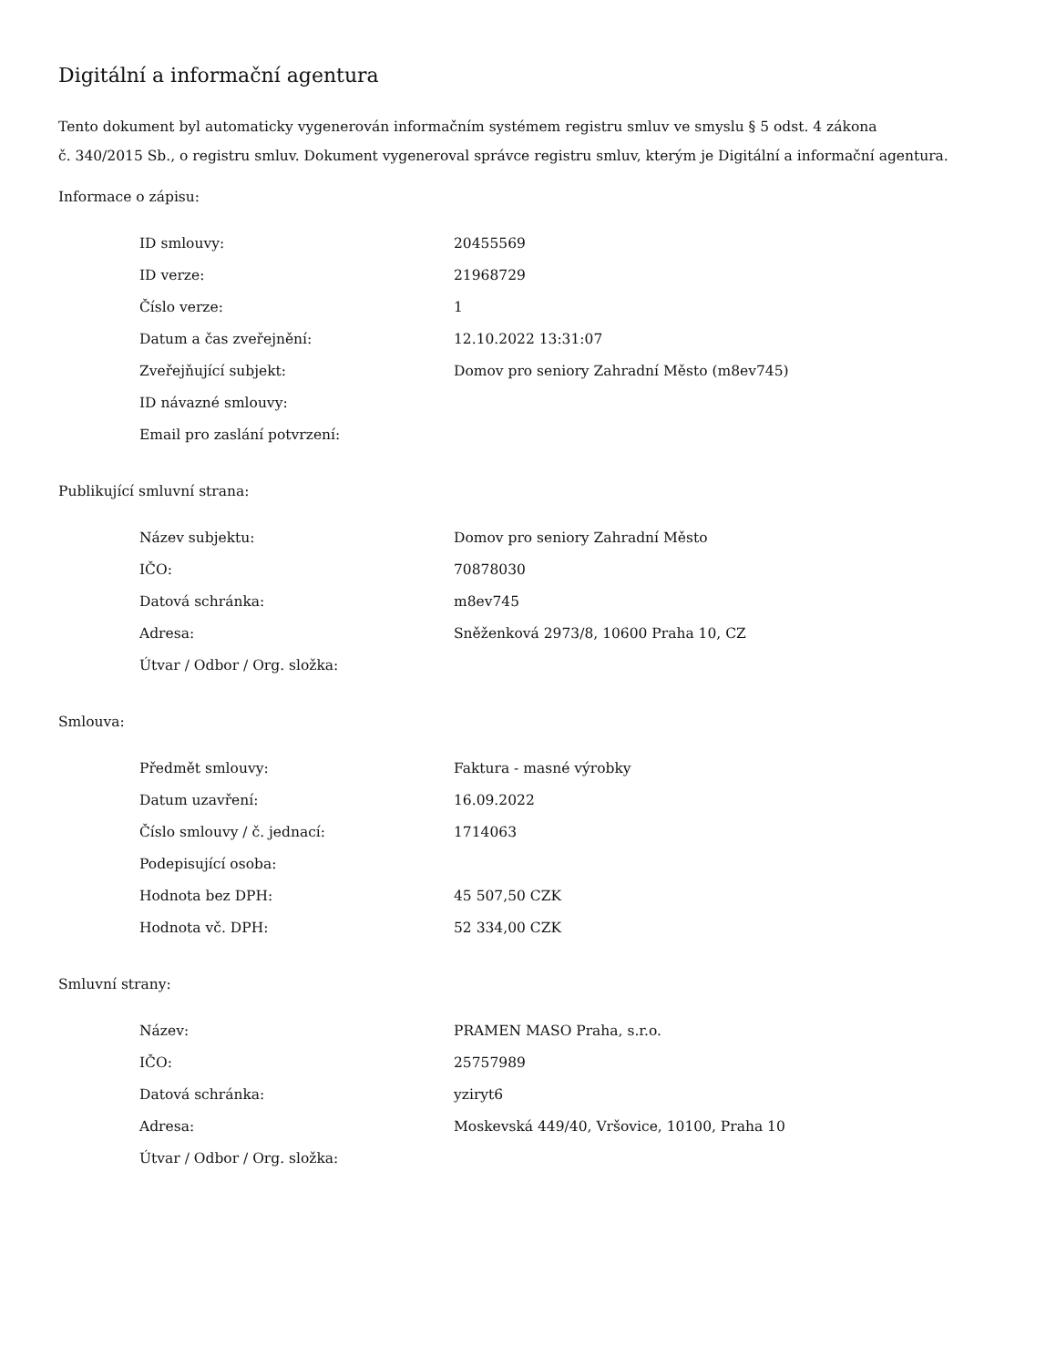Digitální a informační agentura
Tento dokument byl automaticky vygenerován informačním systémem registru smluv ve smyslu § 5 odst. 4 zákona
č. 340/2015 Sb., o registru smluv. Dokument vygeneroval správce registru smluv, kterým je Digitální a informační agentura.
Informace o zápisu:
| ID smlouvy: | 20455569 |
| ID verze: | 21968729 |
| Číslo verze: | 1 |
| Datum a čas zveřejnění: | 12.10.2022 13:31:07 |
| Zveřejňující subjekt: | Domov pro seniory Zahradní Město (m8ev745) |
| ID návazné smlouvy: | |
| Email pro zaslání potvrzení: | |
Publikující smluvní strana:
| Název subjektu: | Domov pro seniory Zahradní Město |
| IČO: | 70878030 |
| Datová schránka: | m8ev745 |
| Adresa: | Sněženková 2973/8, 10600 Praha 10, CZ |
| Útvar / Odbor / Org. složka: | |
Smlouva:
| Předmět smlouvy: | Faktura - masné výrobky |
| Datum uzavření: | 16.09.2022 |
| Číslo smlouvy / č. jednací: | 1714063 |
| Podepisující osoba: | |
| Hodnota bez DPH: | 45 507,50 CZK |
| Hodnota vč. DPH: | 52 334,00 CZK |
Smluvní strany:
| Název: | PRAMEN MASO Praha, s.r.o. |
| IČO: | 25757989 |
| Datová schránka: | yziryt6 |
| Adresa: | Moskevská 449/40, Vršovice, 10100, Praha 10 |
| Útvar / Odbor / Org. složka: | |